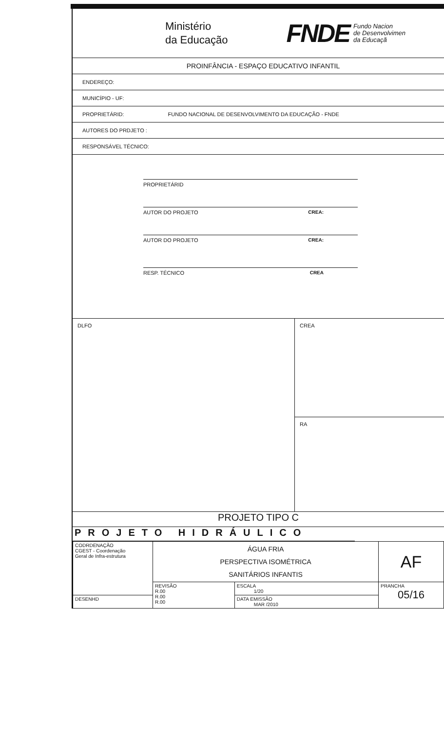Ministério
da Educação
FNDE
Fundo Nacion
de Desenvolvimen
da Educaçã
PROINFÂNCIA - ESPAÇO EDUCATIVO INFANTIL
ENDEREÇO:
MUNICÍPIO - UF:
PROPRIETÁRID: FUNDO NACIONAL DE DESENVOLVIMENTO DA EDUCAÇÃO - FNDE
AUTORES DO PRDJETO :
RESPONSÁVEL TÉCNICO:
PROPRIETÁRID
AUTOR DO PROJETO CREA:
AUTOR DO PROJETO CREA:
RESP. TÉCNICO CREA
DLFO
CREA
RA
PROJETO TIPO C
PROJETO HIDRÁULICO
| CODRDENAÇÃO CGEST - Coordenação Geral de Infra-estrutura | ÁGUA FRIA PERSPECTIVA ISOMÉTRICA SANITÁRIOS INFANTIS | | AF |
| | REVISÃO R.00 R.00 R.00 | ESCALA 1/20 | PRANCHA 05/16 |
| DESENHD | | DATA EMISSÃO MAR /2010 | |